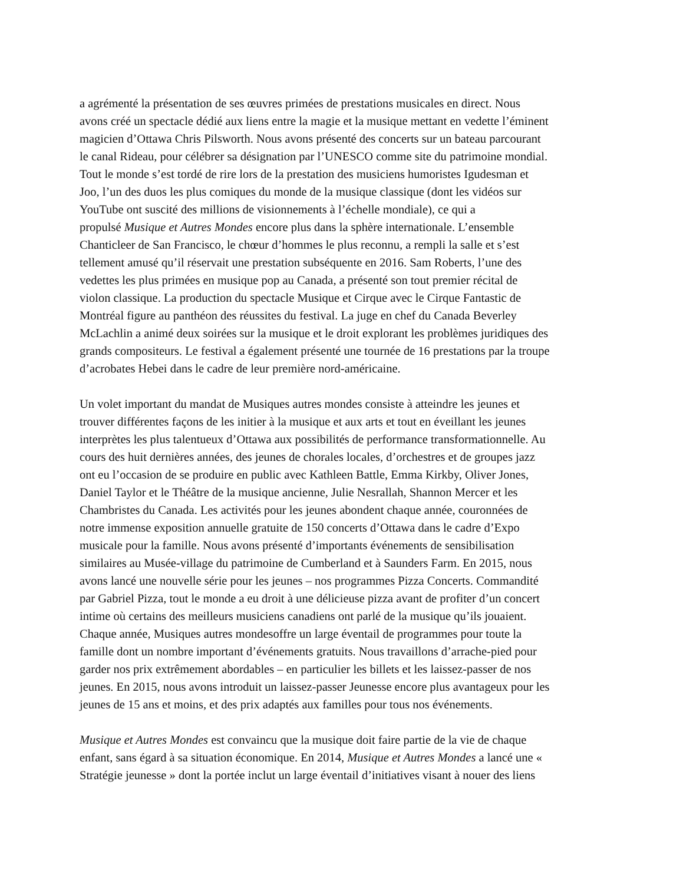a agrémenté la présentation de ses œuvres primées de prestations musicales en direct. Nous avons créé un spectacle dédié aux liens entre la magie et la musique mettant en vedette l’éminent magicien d’Ottawa Chris Pilsworth. Nous avons présenté des concerts sur un bateau parcourant le canal Rideau, pour célébrer sa désignation par l’UNESCO comme site du patrimoine mondial. Tout le monde s’est tordé de rire lors de la prestation des musiciens humoristes Igudesman et Joo, l’un des duos les plus comiques du monde de la musique classique (dont les vidéos sur YouTube ont suscité des millions de visionnements à l’échelle mondiale), ce qui a propulsé Musique et Autres Mondes encore plus dans la sphère internationale. L’ensemble Chanticleer de San Francisco, le chœur d’hommes le plus reconnu, a rempli la salle et s’est tellement amusé qu’il réservait une prestation subséquente en 2016. Sam Roberts, l’une des vedettes les plus primées en musique pop au Canada, a présenté son tout premier récital de violon classique. La production du spectacle Musique et Cirque avec le Cirque Fantastic de Montréal figure au panthéon des réussites du festival. La juge en chef du Canada Beverley McLachlin a animé deux soirées sur la musique et le droit explorant les problèmes juridiques des grands compositeurs. Le festival a également présenté une tournée de 16 prestations par la troupe d’acrobates Hebei dans le cadre de leur première nord-américaine.
Un volet important du mandat de Musiques autres mondes consiste à atteindre les jeunes et trouver différentes façons de les initier à la musique et aux arts et tout en éveillant les jeunes interprètes les plus talentueux d’Ottawa aux possibilités de performance transformationnelle. Au cours des huit dernières années, des jeunes de chorales locales, d’orchestres et de groupes jazz ont eu l’occasion de se produire en public avec Kathleen Battle, Emma Kirkby, Oliver Jones, Daniel Taylor et le Théâtre de la musique ancienne, Julie Nesrallah, Shannon Mercer et les Chambristes du Canada. Les activités pour les jeunes abondent chaque année, couronnées de notre immense exposition annuelle gratuite de 150 concerts d’Ottawa dans le cadre d’Expo musicale pour la famille. Nous avons présenté d’importants événements de sensibilisation similaires au Musée-village du patrimoine de Cumberland et à Saunders Farm. En 2015, nous avons lancé une nouvelle série pour les jeunes – nos programmes Pizza Concerts. Commandité par Gabriel Pizza, tout le monde a eu droit à une délicieuse pizza avant de profiter d’un concert intime où certains des meilleurs musiciens canadiens ont parlé de la musique qu’ils jouaient. Chaque année, Musiques autres mondesoffre un large éventail de programmes pour toute la famille dont un nombre important d’événements gratuits. Nous travaillons d’arrache-pied pour garder nos prix extrêmement abordables – en particulier les billets et les laissez-passer de nos jeunes. En 2015, nous avons introduit un laissez-passer Jeunesse encore plus avantageux pour les jeunes de 15 ans et moins, et des prix adaptés aux familles pour tous nos événements.
Musique et Autres Mondes est convaincu que la musique doit faire partie de la vie de chaque enfant, sans égard à sa situation économique. En 2014, Musique et Autres Mondes a lancé une « Stratégie jeunesse » dont la portée inclut un large éventail d’initiatives visant à nouer des liens